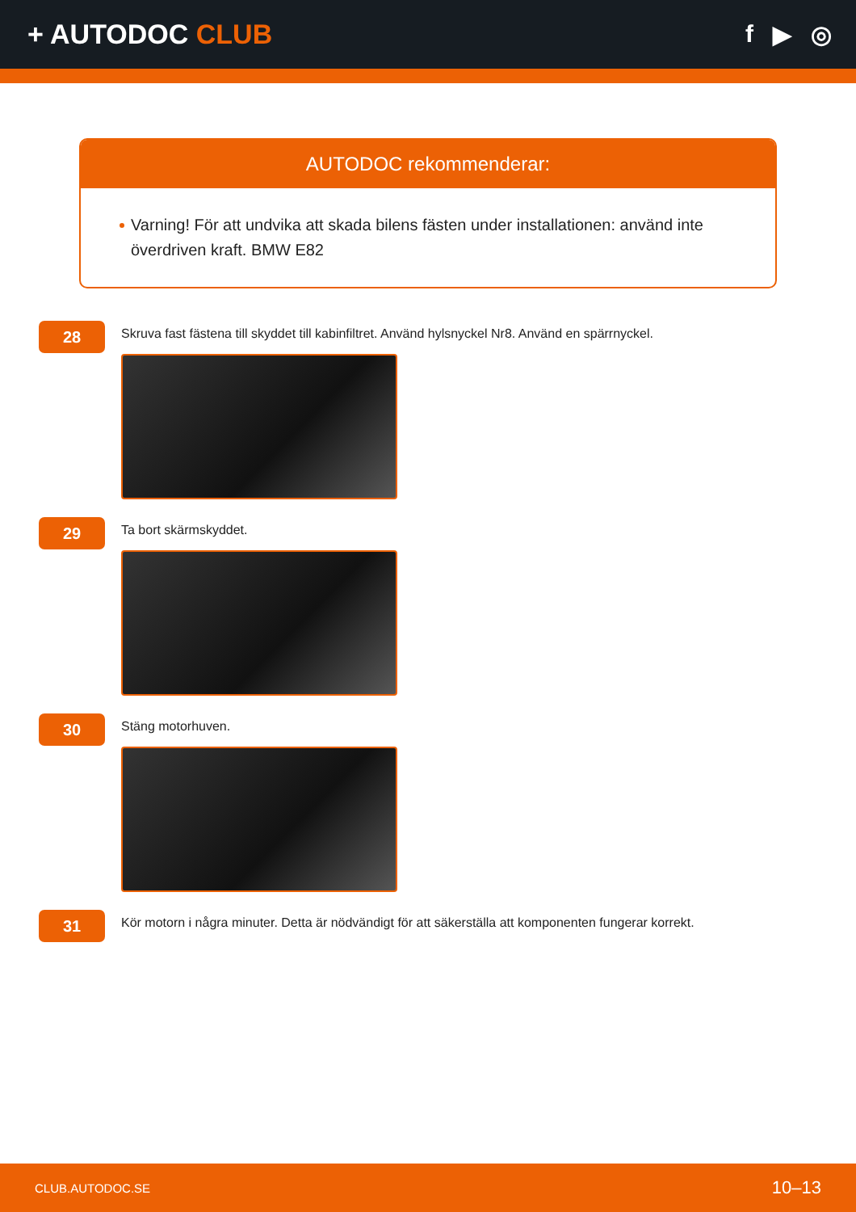+ AUTODOC CLUB f ▶ ◎
AUTODOC rekommenderar:
Varning! För att undvika att skada bilens fästen under installationen: använd inte överdriven kraft. BMW E82
28
Skruva fast fästena till skyddet till kabinfiltret. Använd hylsnyckel Nr8. Använd en spärrnyckel.
29
Ta bort skärmskyddet.
30
Stäng motorhuven.
31
Kör motorn i några minuter. Detta är nödvändigt för att säkerställa att komponenten fungerar korrekt.
CLUB.AUTODOC.SE 10–13